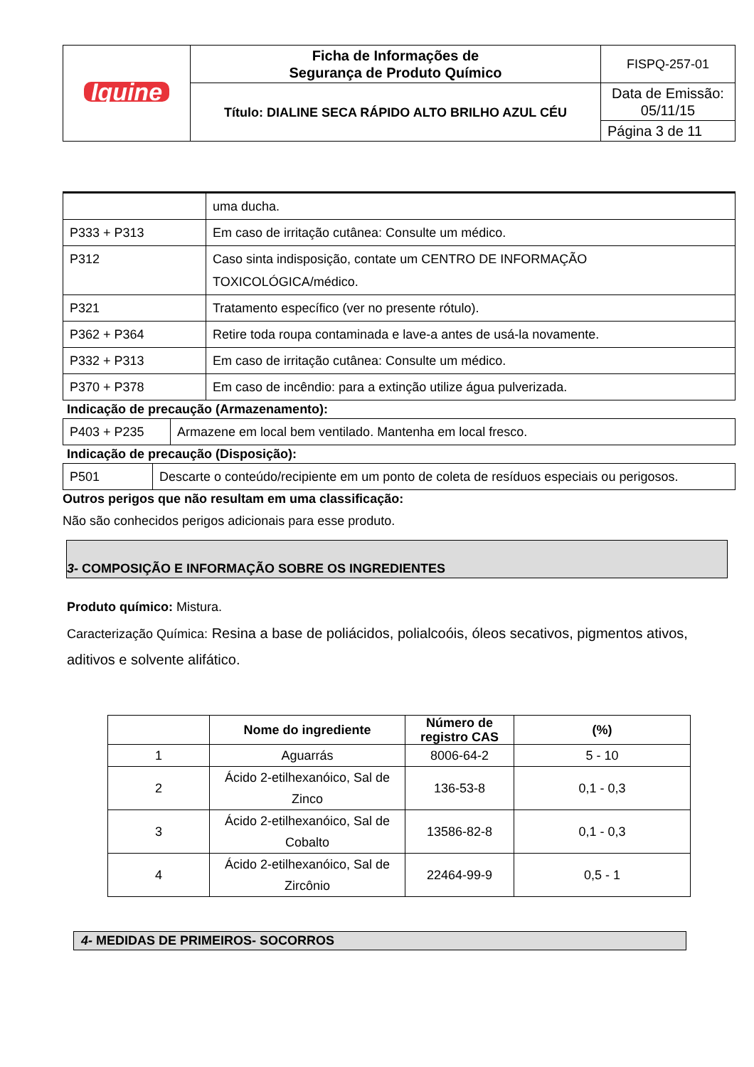| Iquine | Ficha de Informações de Segurança de Produto Químico | FISPQ-257-01 |
| | Título: DIALINE SECA RÁPIDO ALTO BRILHO AZUL CÉU | Data de Emissão: 05/11/15 |
| | | Página 3 de 11 |
| | uma ducha. |
| P333 + P313 | Em caso de irritação cutânea: Consulte um médico. |
| P312 | Caso sinta indisposição, contate um CENTRO DE INFORMAÇÃO TOXICOLÓGICA/médico. |
| P321 | Tratamento específico (ver no presente rótulo). |
| P362 + P364 | Retire toda roupa contaminada e lave-a antes de usá-la novamente. |
| P332 + P313 | Em caso de irritação cutânea: Consulte um médico. |
| P370 + P378 | Em caso de incêndio: para a extinção utilize água pulverizada. |
Indicação de precaução (Armazenamento):
| P403 + P235 | Armazene em local bem ventilado. Mantenha em local fresco. |
Indicação de precaução (Disposição):
| P501 | Descarte o conteúdo/recipiente em um ponto de coleta de resíduos especiais ou perigosos. |
Outros perigos que não resultam em uma classificação:
Não são conhecidos perigos adicionais para esse produto.
3- COMPOSIÇÃO E INFORMAÇÃO SOBRE OS INGREDIENTES
Produto químico: Mistura.
Caracterização Química: Resina a base de poliácidos, polialcoóis, óleos secativos, pigmentos ativos, aditivos e solvente alifático.
| | Nome do ingrediente | Número de registro CAS | (%) |
| --- | --- | --- | --- |
| 1 | Aguarrás | 8006-64-2 | 5 - 10 |
| 2 | Ácido 2-etilhexanóico, Sal de Zinco | 136-53-8 | 0,1 - 0,3 |
| 3 | Ácido 2-etilhexanóico, Sal de Cobalto | 13586-82-8 | 0,1 - 0,3 |
| 4 | Ácido 2-etilhexanóico, Sal de Zircônio | 22464-99-9 | 0,5 - 1 |
4- MEDIDAS DE PRIMEIROS- SOCORROS